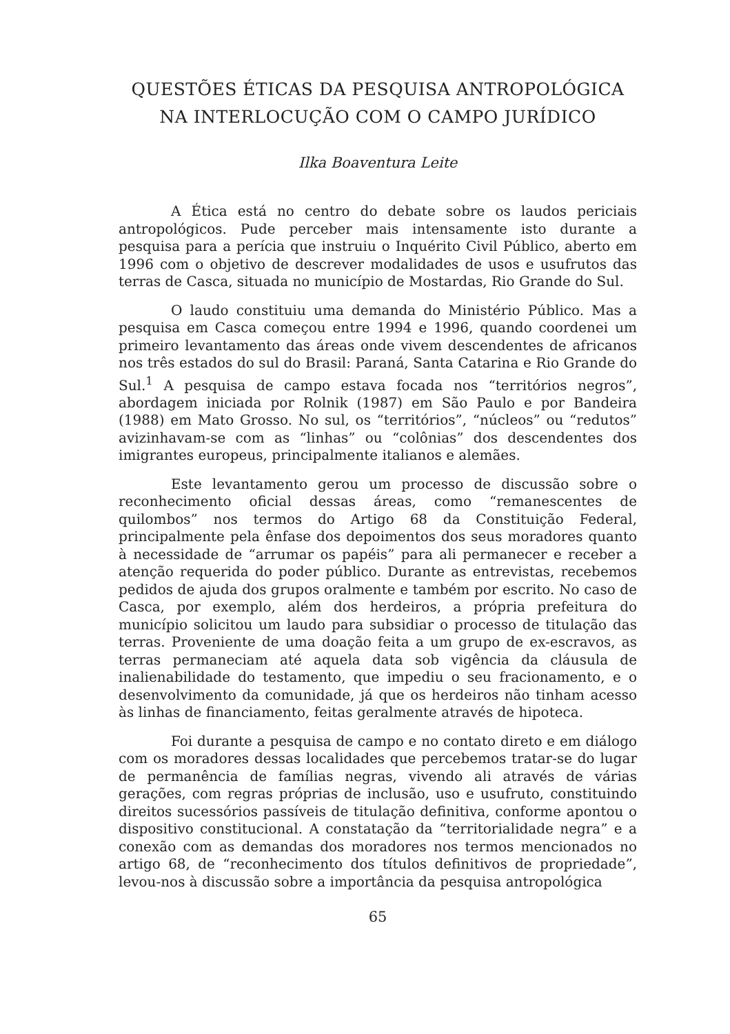QUESTÕES ÉTICAS DA PESQUISA ANTROPOLÓGICA
NA INTERLOCUÇÃO COM O CAMPO JURÍDICO
Ilka Boaventura Leite
A Ética está no centro do debate sobre os laudos periciais antropológicos. Pude perceber mais intensamente isto durante a pesquisa para a perícia que instruiu o Inquérito Civil Público, aberto em 1996 com o objetivo de descrever modalidades de usos e usufrutos das terras de Casca, situada no município de Mostardas, Rio Grande do Sul.
O laudo constituiu uma demanda do Ministério Público. Mas a pesquisa em Casca começou entre 1994 e 1996, quando coordenei um primeiro levantamento das áreas onde vivem descendentes de africanos nos três estados do sul do Brasil: Paraná, Santa Catarina e Rio Grande do Sul.<sup>1</sup> A pesquisa de campo estava focada nos “territórios negros”, abordagem iniciada por Rolnik (1987) em São Paulo e por Bandeira (1988) em Mato Grosso. No sul, os “territórios”, “núcleos” ou “redutos” avizinhavam-se com as “linhas” ou “colônias” dos descendentes dos imigrantes europeus, principalmente italianos e alemães.
Este levantamento gerou um processo de discussão sobre o reconhecimento oficial dessas áreas, como “remanescentes de quilombos” nos termos do Artigo 68 da Constituição Federal, principalmente pela ênfase dos depoimentos dos seus moradores quanto à necessidade de “arrumar os papéis” para ali permanecer e receber a atenção requerida do poder público. Durante as entrevistas, recebemos pedidos de ajuda dos grupos oralmente e também por escrito. No caso de Casca, por exemplo, além dos herdeiros, a própria prefeitura do município solicitou um laudo para subsidiar o processo de titulação das terras. Proveniente de uma doação feita a um grupo de ex-escravos, as terras permaneciam até aquela data sob vigência da cláusula de inalienabilidade do testamento, que impediu o seu fracionamento, e o desenvolvimento da comunidade, já que os herdeiros não tinham acesso às linhas de financiamento, feitas geralmente através de hipoteca.
Foi durante a pesquisa de campo e no contato direto e em diálogo com os moradores dessas localidades que percebemos tratar-se do lugar de permanência de famílias negras, vivendo ali através de várias gerações, com regras próprias de inclusão, uso e usufruto, constituindo direitos sucessórios passíveis de titulação definitiva, conforme apontou o dispositivo constitucional. A constatação da “territorialidade negra” e a conexão com as demandas dos moradores nos termos mencionados no artigo 68, de “reconhecimento dos títulos definitivos de propriedade”, levou-nos à discussão sobre a importância da pesquisa antropológica
65